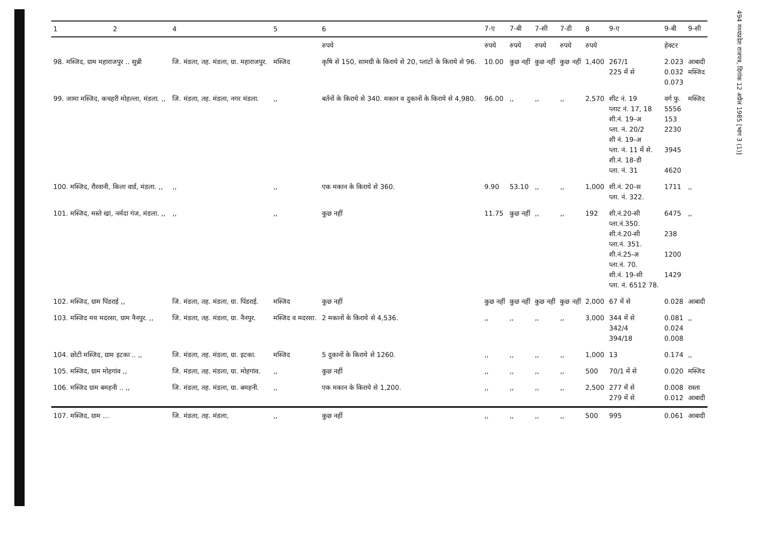494 मध्यप्रदेश राजपत्र, दिनांक 12 अप्रैल 1985 [भाग 3 (1)]
| 1 | 2 | 4 | 5 | 6 | 7-ए | 7-बी | 7-सी | 7-डी | 8 | 9-ए | 9-बी | 9-सी |
| --- | --- | --- | --- | --- | --- | --- | --- | --- | --- | --- | --- | --- |
| | | | | रुपये | रुपये | रुपये | रुपये | रुपये | रुपये | | हेक्टर | |
| 98. मस्जिद, ग्राम महाराजपुर .. सुन्नी | | जि. मंडला, तह. मंडला, ग्रा. महाराजपुर. | मस्जिद | कृषि से 150, सामग्री के किराये से 20, प्लाटों के किराये से 96. | 10.00 | कुछ नहीं | कुछ नहीं | कुछ नहीं | 1,400 | 267/1 225 में से | 2.023 0.032 0.073 | आबादी मस्जिद |
| 99. जामा मस्जिद, कचहरी मोहल्ला, मंडला. ,, | | जि. मंडला, तह. मंडला, नगर मंडला. | ,, | बर्तनों के किराये से 340. मकान व दुकानों के किराये से 4,980. | 96.00 | ,, | ,, | ,, | 2,570 | शीट नं. 19 प्लाट नं. 17, 18 शी.नं. 19-अ प्ला. नं. 20/2 शी नं. 19-अ प्ला. नं. 11 में से. शी.नं. 18-डी प्ला. नं. 31 | वर्ग फु. 5556 153 2230 3945 4620 | मस्जिद |
| 100. मस्जिद, रौरवानी, किला वार्ड, मंडला. ,, | | ,, | ,, | एक मकान के किराये से 360. | 9.90 | 53.10 | ,, | ,, | 1,000 | शी.नं. 20-स प्ला. नं. 322. | 1711 | ,, |
| 101. मस्जिद, मस्ते खां, नर्मदा गंज, मंडला. ,, | | ,, | ,, | कुछ नहीं | 11.75 | कुछ नहीं | ,, | ,, | 192 | शी.नं.20-सी प्ला.नं.350. शी.नं.20-सी प्ला.नं. 351. शी.नं.25-अ प्ला.नं. 70. शी.नं. 19-सी प्ला. नं. 6512 78. | 6475 238 1200 1429 | ,, |
| 102. मस्जिद, ग्राम पिंडराई ,, | | जि. मंडला, तह. मंडला, ग्रा. पिंडराई. | मस्जिद | कुछ नहीं | कुछ नहीं | कुछ नहीं | कुछ नहीं | कुछ नहीं | 2,000 | 67 में से | 0.028 | आबादी |
| 103. मस्जिद मय मदरसा, ग्राम नैनपुर. ,, | | जि. मंडला, तह. मंडला, ग्रा. नैनपुर. | मस्जिद व मदरसा. | 2 मकानों के किराये से 4,536. | ,, | ,, | ,, | ,, | 3,000 | 344 में से 342/4 394/18 | 0.081 0.024 0.008 | ,, |
| 104. छोटी मस्जिद, ग्राम इटका .. ,, | | जि. मंडला, तह. मंडला, ग्रा. इटका. | मस्जिद | 5 दुकानों के किराये से 1260. | ,, | ,, | ,, | ,, | 1,000 | 13 | 0.174 | ,, |
| 105. मस्जिद, ग्राम मोहगांव ,, | | जि. मंडला, तह. मंडला, ग्रा. मोहगांव. | ,, | कुछ नहीं | ,, | ,, | ,, | ,, | 500 | 70/1 में से | 0.020 | मस्जिद |
| 106. मस्जिद ग्राम बमहनी .. ,, | | जि. मंडला, तह. मंडला, ग्रा. बमहनी. | ,, | एक मकान के किराये से 1,200. | ,, | ,, | ,, | ,, | 2,500 | 277 में से 279 में से | 0.008 0.012 | रास्ता आबादी |
| 107. मस्जिद, ग्राम ... | | जि. मंडला, तह. मंडला, | ,, | कुछ नहीं | ,, | ,, | ,, | ,, | 500 | 995 | 0.061 | आबादी |